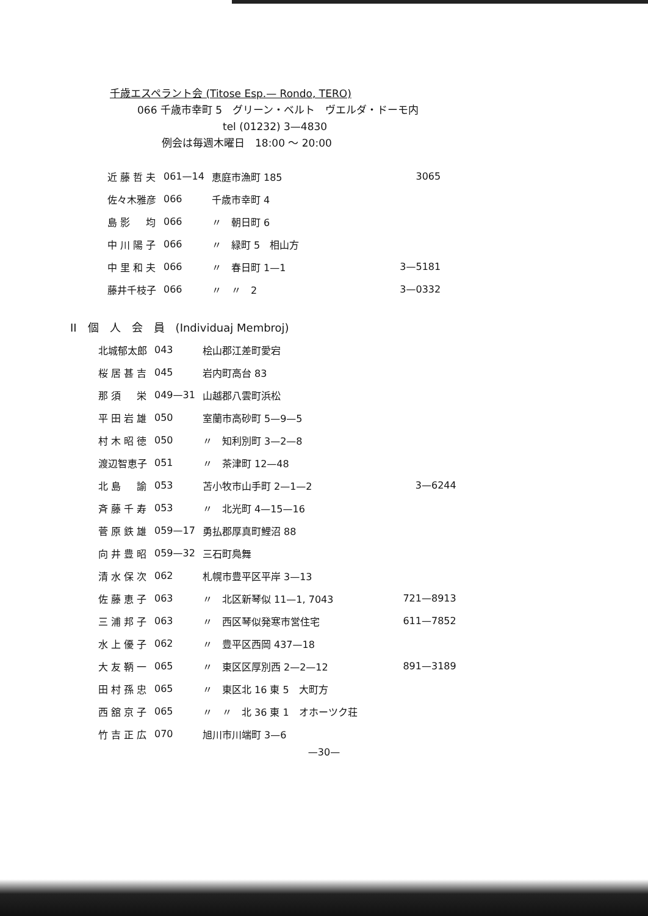千歳エスペラント会 (Titose Esp.— Rondo, TERO)
066 千歳市幸町 5　グリーン・ベルト　ヴエルダ・ドーモ内
tel (01232) 3—4830
例会は毎週木曜日　18:00 ～ 20:00
| 近 藤 哲 夫 | 061—14 | 恵庭市漁町 185 | 3065 |
| 佐々木雅彦 | 066 | 千歳市幸町 4 | |
| 島 影 均 | 066 | 〃 朝日町 6 | |
| 中 川 陽 子 | 066 | 〃 緑町 5 相山方 | |
| 中 里 和 夫 | 066 | 〃 春日町 1—1 | 3—5181 |
| 藤井千枝子 | 066 | 〃 〃 2 | 3—0332 |
II　個　人　会　員　(Individuaj Membroj)
| 北城郁太郎 | 043 | 桧山郡江差町愛宕 | |
| 桜 居 甚 吉 | 045 | 岩内町高台 83 | |
| 那 須 栄 | 049—31 | 山越郡八雲町浜松 | |
| 平 田 岩 雄 | 050 | 室蘭市高砂町 5—9—5 | |
| 村 木 昭 徳 | 050 | 〃 知利別町 3—2—8 | |
| 渡辺智恵子 | 051 | 〃 茶津町 12—48 | |
| 北 島 諭 | 053 | 苫小牧市山手町 2—1—2 | 3—6244 |
| 斉 藤 千 寿 | 053 | 〃 北光町 4—15—16 | |
| 菅 原 鉄 雄 | 059—17 | 勇払郡厚真町鯉沼 88 | |
| 向 井 豊 昭 | 059—32 | 三石町鳧舞 | |
| 清 水 保 次 | 062 | 札幌市豊平区平岸 3—13 | |
| 佐 藤 恵 子 | 063 | 〃 北区新琴似 11—1, 7043 | 721—8913 |
| 三 浦 邦 子 | 063 | 〃 西区琴似発寒市営住宅 | 611—7852 |
| 水 上 優 子 | 062 | 〃 豊平区西岡 437—18 | |
| 大 友 鞆 一 | 065 | 〃 東区区厚別西 2—2—12 | 891—3189 |
| 田 村 孫 忠 | 065 | 〃 東区北 16 東 5 大町方 | |
| 西 舘 京 子 | 065 | 〃 〃 北 36 東 1 オホーツク荘 | |
| 竹 吉 正 広 | 070 | 旭川市川端町 3—6 | |
—30—